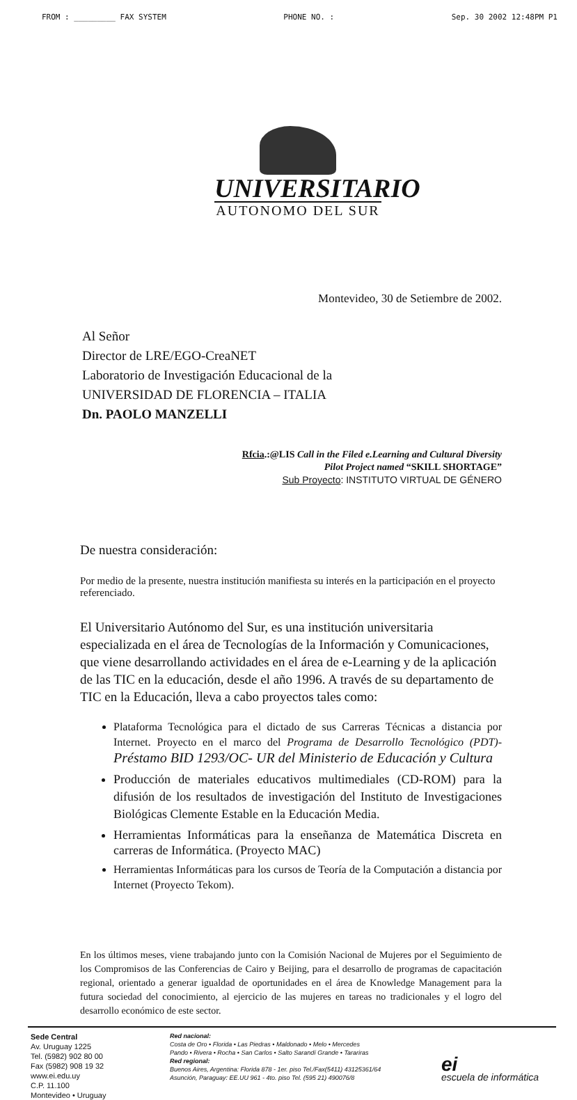FROM : _________ FAX SYSTEM PHONE NO. : Sep. 30 2002 12:48PM P1
UNIVERSITARIO
AUTONOMO DEL SUR
Montevideo, 30 de Setiembre de 2002.
Al Señor
Director de LRE/EGO-CreaNET
Laboratorio de Investigación Educacional de la
UNIVERSIDAD DE FLORENCIA – ITALIA
Dn. PAOLO MANZELLI
Rfcia.:@LIS Call in the Filed e.Learning and Cultural Diversity
Pilot Project named “SKILL SHORTAGE”
Sub Proyecto: INSTITUTO VIRTUAL DE GÉNERO
De nuestra consideración:
Por medio de la presente, nuestra institución manifiesta su interés en la participación en el proyecto referenciado.
El Universitario Autónomo del Sur, es una institución universitaria especializada en el área de Tecnologías de la Información y Comunicaciones, que viene desarrollando actividades en el área de e-Learning y de la aplicación de las TIC en la educación, desde el año 1996. A través de su departamento de TIC en la Educación, lleva a cabo proyectos tales como:
Plataforma Tecnológica para el dictado de sus Carreras Técnicas a distancia por Internet. Proyecto en el marco del Programa de Desarrollo Tecnológico (PDT)- Préstamo BID 1293/OC- UR del Ministerio de Educación y Cultura
Producción de materiales educativos multimediales (CD-ROM) para la difusión de los resultados de investigación del Instituto de Investigaciones Biológicas Clemente Estable en la Educación Media.
Herramientas Informáticas para la enseñanza de Matemática Discreta en carreras de Informática. (Proyecto MAC)
Herramientas Informáticas para los cursos de Teoría de la Computación a distancia por Internet (Proyecto Tekom).
En los últimos meses, viene trabajando junto con la Comisión Nacional de Mujeres por el Seguimiento de los Compromisos de las Conferencias de Cairo y Beijing, para el desarrollo de programas de capacitación regional, orientado a generar igualdad de oportunidades en el área de Knowledge Management para la futura sociedad del conocimiento, al ejercicio de las mujeres en tareas no tradicionales y el logro del desarrollo económico de este sector.
Sede Central
Av. Uruguay 1225
Tel. (5982) 902 80 00
Fax (5982) 908 19 32
www.ei.edu.uy
C.P. 11.100
Montevideo • Uruguay
Red nacional:
Costa de Oro • Florida • Las Piedras • Maldonado • Melo • Mercedes
Pando • Rivera • Rocha • San Carlos • Salto Sarandí Grande • Tarariras
Red regional:
Buenos Aires, Argentina: Florida 878 - 1er. piso Tel./Fax(5411) 43125361/64
Asunción, Paraguay: EE.UU 961 - 4to. piso Tel. (595 21) 490076/8
ei
escuela de informática